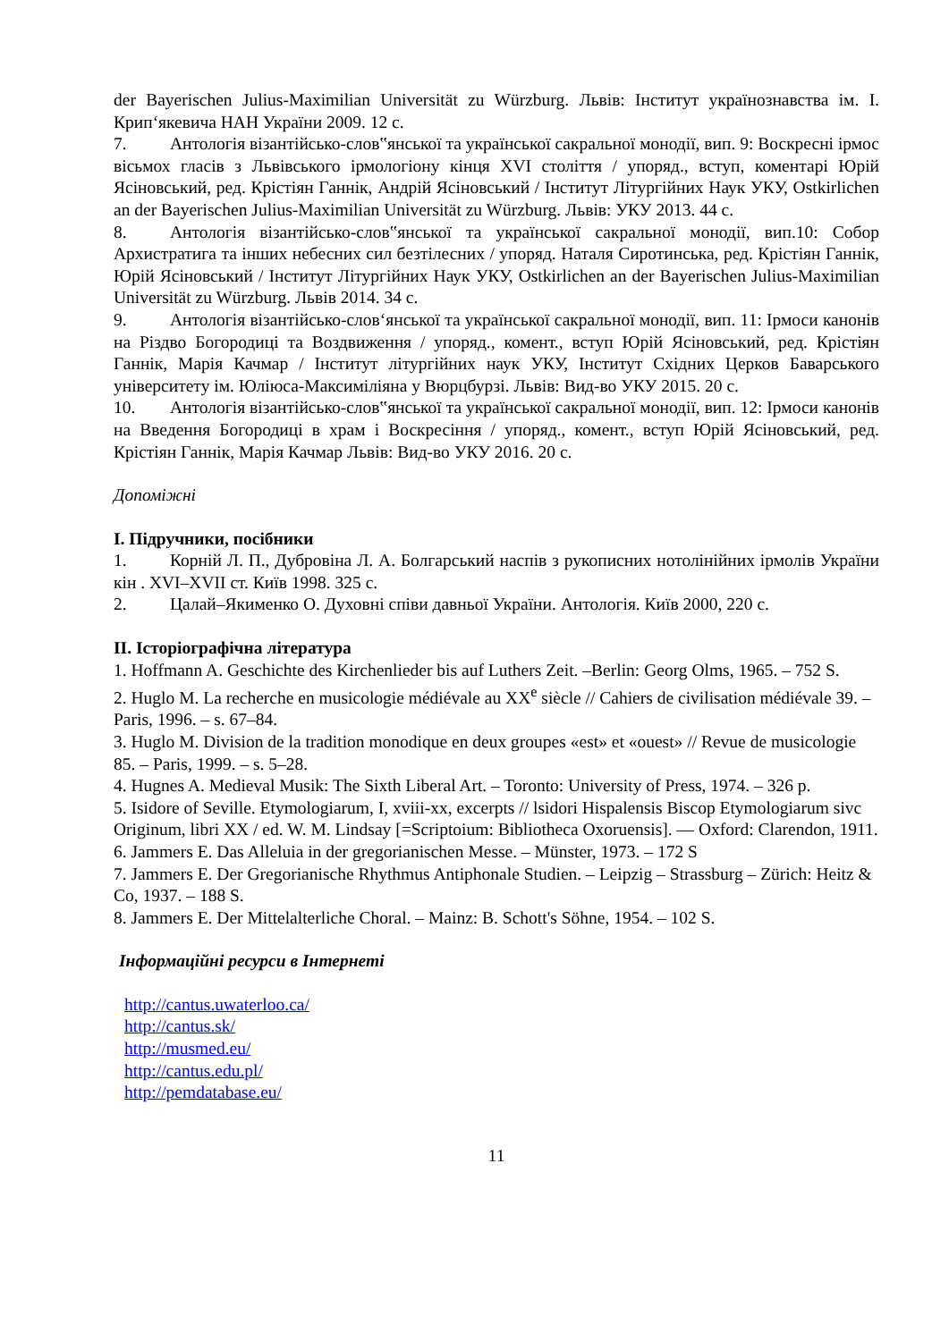der Bayerischen Julius-Maximilian Universität zu Würzburg. Львів: Інститут українознавства ім. І. Крип‘якевича НАН України 2009. 12 с.
7. Антологія візантійсько-слов‟янської та української сакральної монодії, вип. 9: Воскресні ірмос вісьмох гласів з Львівського ірмологіону кінця XVI століття / упоряд., вступ, коментарі Юрій Ясіновський, ред. Крістіян Ганнік, Андрій Ясіновський / Інститут Літургійних Наук УКУ, Ostkirlichen an der Bayerischen Julius-Maximilian Universität zu Würzburg. Львів: УКУ 2013. 44 с.
8. Антологія візантійсько-слов‟янської та української сакральної монодії, вип.10: Собор Архистратига та інших небесних сил безтілесних / упоряд. Наталя Сиротинська, ред. Крістіян Ганнік, Юрій Ясіновський / Інститут Літургійних Наук УКУ, Ostkirlichen an der Bayerischen Julius-Maximilian Universität zu Würzburg. Львів 2014. 34 с.
9. Антологія візантійсько-слов‘янської та української сакральної монодії, вип. 11: Ірмоси канонів на Різдво Богородиці та Воздвиження / упоряд., комент., вступ Юрій Ясіновський, ред. Крістіян Ганнік, Марія Качмар / Інститут літургійних наук УКУ, Інститут Східних Церков Баварського університету ім. Юліюса-Максиміліяна у Вюрцбурзі. Львів: Вид-во УКУ 2015. 20 с.
10. Антологія візантійсько-слов‟янської та української сакральної монодії, вип. 12: Ірмоси канонів на Введення Богородиці в храм і Воскресіння / упоряд., комент., вступ Юрій Ясіновський, ред. Крістіян Ганнік, Марія Качмар Львів: Вид-во УКУ 2016. 20 с.
Допоміжні
I. Підручники, посібники
1. Корній Л. П., Дубровіна Л. А. Болгарський наспів з рукописних нотолінійних ірмолів України кін . XVI–XVII ст. Київ 1998. 325 с.
2. Цалай–Якименко О. Духовні співи давньої України. Антологія. Київ 2000, 220 с.
II. Історіографічна література
1. Hoffmann A. Geschichte des Kirchenlieder bis auf Luthers Zeit. –Berlin: Georg Olms, 1965. – 752 S.
2. Huglo M. La recherche en musicologie médiévale au XX<sup>e</sup> siècle // Cahiers de civilisation médiévale 39. – Paris, 1996. – s. 67–84.
3. Huglo M. Division de la tradition monodique en deux groupes «est» et «ouest» // Revue de musicologie 85. – Paris, 1999. – s. 5–28.
4. Hugnes A. Medieval Musik: The Sixth Liberal Art. – Toronto: University of Press, 1974. – 326 p.
5. Isidore of Seville. Etymologiarum, I, xviii-xx, excerpts // lsidori Hispalensis Biscop Etymologiarum sivc Originum, libri XX / ed. W. M. Lindsay [=Scriptoium: Bibliotheca Oxoruensis]. — Oxford: Clarendon, 1911.
6. Jammers E. Das Alleluia in der gregorianischen Messe. – Münster, 1973. – 172 S
7. Jammers E. Der Gregorianische Rhythmus Antiphonale Studien. – Leipzig – Strassburg – Zürich: Heitz & Co, 1937. – 188 S.
8. Jammers E. Der Mittelalterliche Choral. – Mainz: B. Schott's Söhne, 1954. – 102 S.
Інформаційні ресурси в Інтернеті
http://cantus.uwaterloo.ca/
http://cantus.sk/
http://musmed.eu/
http://cantus.edu.pl/
http://pemdatabase.eu/
11